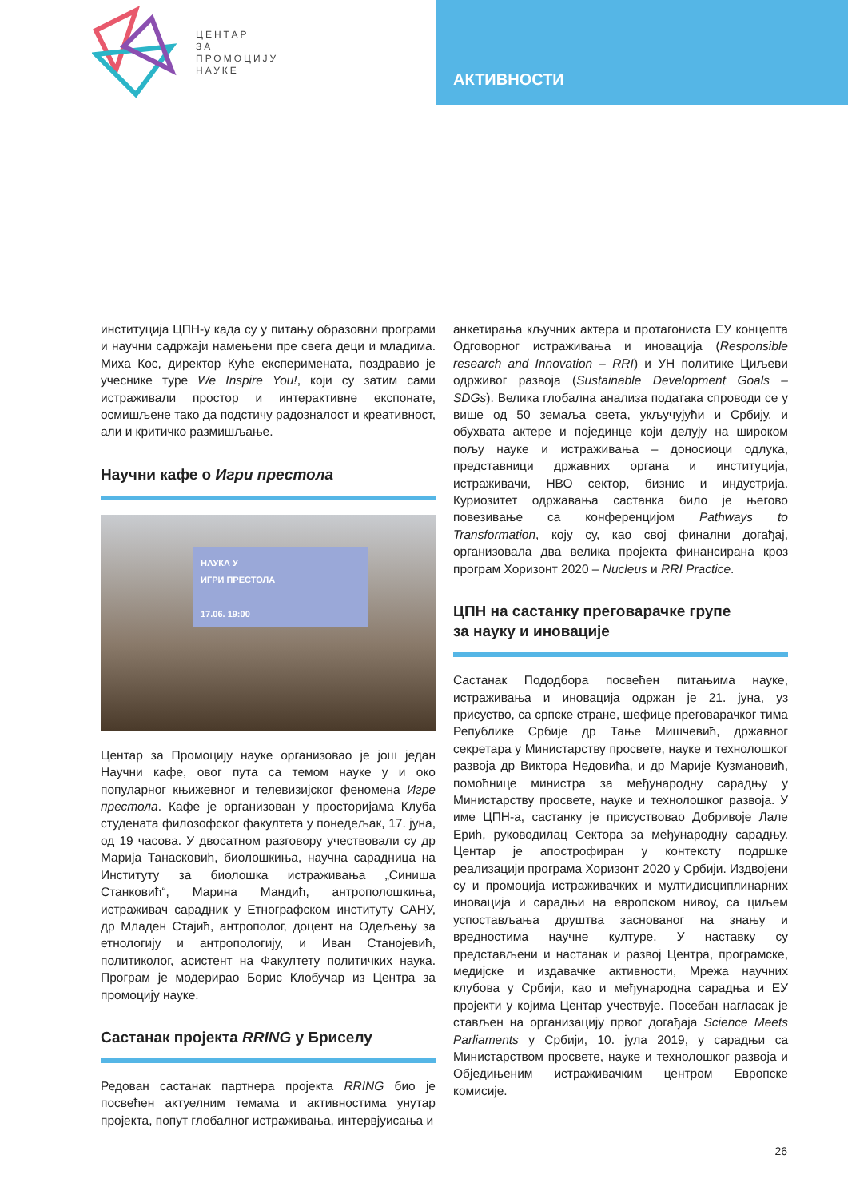ЦЕНТАР
ЗА
ПРОМОЦИЈУ
НАУКЕ
АКТИВНОСТИ
институција ЦПН-у када су у питању образовни програми и научни садржаји намењени пре свега деци и младима. Миха Кос, директор Куће експеримената, поздравио је учеснике туре We Inspire You!, који су затим сами истраживали простор и интерактивне експонате, осмишљене тако да подстичу радозналост и креативност, али и критичко размишљање.
Научни кафе о Игри престола
НАУКА У
ИГРИ ПРЕСТОЛА
17.06. 19:00
Центар за Промоцију науке организовао је још један Научни кафе, овог пута са темом науке у и око популарног књижевног и телевизијског феномена Игре престола. Кафе је организован у просторијама Клуба студената филозофског факултета у понедељак, 17. јуна, од 19 часова. У двосатном разговору учествовали су др Марија Танасковић, биолошкиња, научна сарадница на Институту за биолошка истраживања „Синиша Станковић“, Марина Мандић, антрополошкиња, истраживач сарадник у Етнографском институту САНУ, др Младен Стајић, антрополог, доцент на Одељењу за етнологију и антропологију, и Иван Станојевић, политиколог, асистент на Факултету политичких наука. Програм је модерирао Борис Клобучар из Центра за промоцију науке.
Састанак пројекта RRING у Бриселу
Редован састанак партнера пројекта RRING био је посвећен актуелним темама и активностима унутар пројекта, попут глобалног истраживања, интервјуисања и
анкетирања кључних актера и протагониста ЕУ концепта Одговорног истраживања и иновација (Responsible research and Innovation – RRI) и УН политике Циљеви одрживог развоја (Sustainable Development Goals – SDGs). Велика глобална анализа података спроводи се у више од 50 земаља света, укључујући и Србију, и обухвата актере и појединце који делују на широком пољу науке и истраживања – доносиоци одлука, представници државних органа и институција, истраживачи, НВО сектор, бизнис и индустрија. Куриозитет одржавања састанка било је његово повезивање са конференцијом Pathways to Transformation, коју су, као свој финални догађај, организовала два велика пројекта финансирана кроз програм Хоризонт 2020 – Nucleus и RRI Practice.
ЦПН на састанку преговарачке групе
за науку и иновације
Састанак Пододбора посвећен питањима науке, истраживања и иновација одржан је 21. јуна, уз присуство, са српске стране, шефице преговарачког тима Републике Србије др Тање Мишчевић, државног секретара у Министарству просвете, науке и технолошког развоја др Виктора Недовића, и др Марије Кузмановић, помоћнице министра за међународну сарадњу у Министарству просвете, науке и технолошког развоја. У име ЦПН-а, састанку је присуствовао Добривоје Лале Ерић, руководилац Сектора за међународну сарадњу. Центар је апострофиран у контексту подршке реализацији програма Хоризонт 2020 у Србији. Издвојени су и промоција истраживачких и мултидисциплинарних иновација и сарадњи на европском нивоу, са циљем успостављања друштва заснованог на знању и вредностима научне културе. У наставку су представљени и настанак и развој Центра, програмске, медијске и издавачке активности, Мрежа научних клубова у Србији, као и међународна сарадња и ЕУ пројекти у којима Центар учествује. Посебан нагласак је стављен на организацију првог догађаја Science Meets Parliaments у Србији, 10. јула 2019, у сарадњи са Министарством просвете, науке и технолошког развоја и Обједињеним истраживачким центром Европске комисије.
26